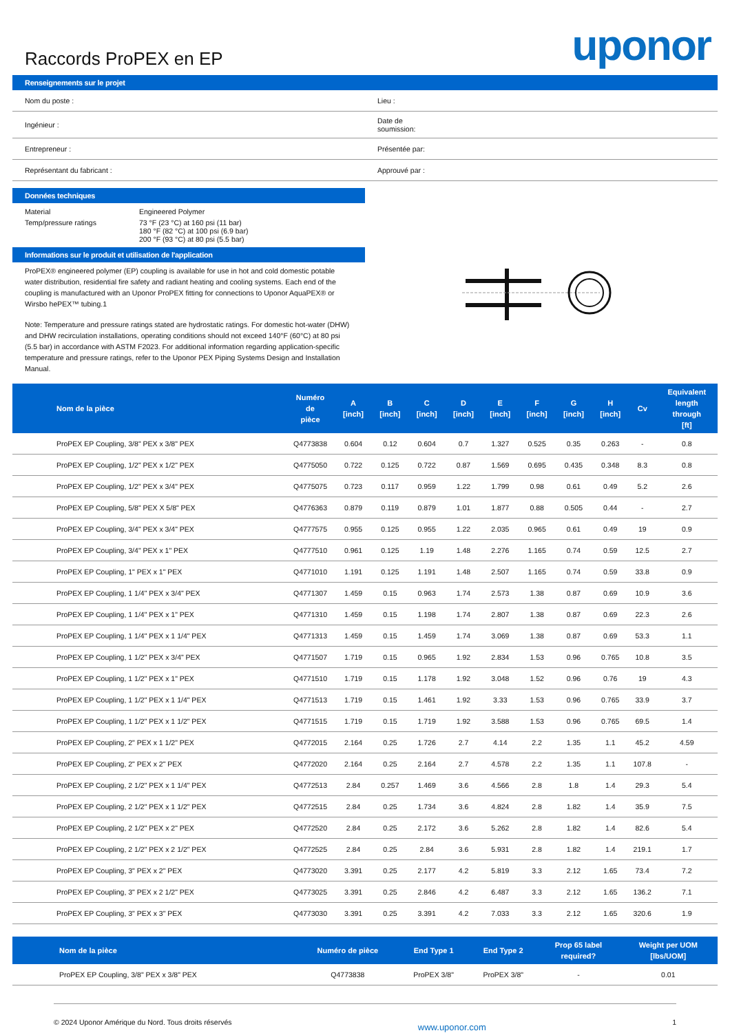Raccords ProPEX en EP
uponor
Renseignements sur le projet
| Nom du poste : | Lieu : |
| Ingénieur : | Date de soumission: |
| Entrepreneur : | Présentée par: |
| Représentant du fabricant : | Approuvé par : |
Données techniques
| Material | Engineered Polymer |
| Temp/pressure ratings | 73 °F (23 °C) at 160 psi (11 bar) 180 °F (82 °C) at 100 psi (6.9 bar) 200 °F (93 °C) at 80 psi (5.5 bar) |
Informations sur le produit et utilisation de l'application
ProPEX® engineered polymer (EP) coupling is available for use in hot and cold domestic potable water distribution, residential fire safety and radiant heating and cooling systems. Each end of the coupling is manufactured with an Uponor ProPEX fitting for connections to Uponor AquaPEX® or Wirsbo hePEX™ tubing.1
Note: Temperature and pressure ratings stated are hydrostatic ratings. For domestic hot-water (DHW) and DHW recirculation installations, operating conditions should not exceed 140°F (60°C) at 80 psi (5.5 bar) in accordance with ASTM F2023. For additional information regarding application-specific temperature and pressure ratings, refer to the Uponor PEX Piping Systems Design and Installation Manual.
| Nom de la pièce | Numéro de pièce | A [inch] | B [inch] | C [inch] | D [inch] | E [inch] | F [inch] | G [inch] | H [inch] | Cv | Equivalent length through [ft] |
| --- | --- | --- | --- | --- | --- | --- | --- | --- | --- | --- | --- |
| ProPEX EP Coupling, 3/8" PEX x 3/8" PEX | Q4773838 | 0.604 | 0.12 | 0.604 | 0.7 | 1.327 | 0.525 | 0.35 | 0.263 | - | 0.8 |
| ProPEX EP Coupling, 1/2" PEX x 1/2" PEX | Q4775050 | 0.722 | 0.125 | 0.722 | 0.87 | 1.569 | 0.695 | 0.435 | 0.348 | 8.3 | 0.8 |
| ProPEX EP Coupling, 1/2" PEX x 3/4" PEX | Q4775075 | 0.723 | 0.117 | 0.959 | 1.22 | 1.799 | 0.98 | 0.61 | 0.49 | 5.2 | 2.6 |
| ProPEX EP Coupling, 5/8" PEX X 5/8" PEX | Q4776363 | 0.879 | 0.119 | 0.879 | 1.01 | 1.877 | 0.88 | 0.505 | 0.44 | - | 2.7 |
| ProPEX EP Coupling, 3/4" PEX x 3/4" PEX | Q4777575 | 0.955 | 0.125 | 0.955 | 1.22 | 2.035 | 0.965 | 0.61 | 0.49 | 19 | 0.9 |
| ProPEX EP Coupling, 3/4" PEX x 1" PEX | Q4777510 | 0.961 | 0.125 | 1.19 | 1.48 | 2.276 | 1.165 | 0.74 | 0.59 | 12.5 | 2.7 |
| ProPEX EP Coupling, 1" PEX x 1" PEX | Q4771010 | 1.191 | 0.125 | 1.191 | 1.48 | 2.507 | 1.165 | 0.74 | 0.59 | 33.8 | 0.9 |
| ProPEX EP Coupling, 1 1/4" PEX x 3/4" PEX | Q4771307 | 1.459 | 0.15 | 0.963 | 1.74 | 2.573 | 1.38 | 0.87 | 0.69 | 10.9 | 3.6 |
| ProPEX EP Coupling, 1 1/4" PEX x 1" PEX | Q4771310 | 1.459 | 0.15 | 1.198 | 1.74 | 2.807 | 1.38 | 0.87 | 0.69 | 22.3 | 2.6 |
| ProPEX EP Coupling, 1 1/4" PEX x 1 1/4" PEX | Q4771313 | 1.459 | 0.15 | 1.459 | 1.74 | 3.069 | 1.38 | 0.87 | 0.69 | 53.3 | 1.1 |
| ProPEX EP Coupling, 1 1/2" PEX x 3/4" PEX | Q4771507 | 1.719 | 0.15 | 0.965 | 1.92 | 2.834 | 1.53 | 0.96 | 0.765 | 10.8 | 3.5 |
| ProPEX EP Coupling, 1 1/2" PEX x 1" PEX | Q4771510 | 1.719 | 0.15 | 1.178 | 1.92 | 3.048 | 1.52 | 0.96 | 0.76 | 19 | 4.3 |
| ProPEX EP Coupling, 1 1/2" PEX x 1 1/4" PEX | Q4771513 | 1.719 | 0.15 | 1.461 | 1.92 | 3.33 | 1.53 | 0.96 | 0.765 | 33.9 | 3.7 |
| ProPEX EP Coupling, 1 1/2" PEX x 1 1/2" PEX | Q4771515 | 1.719 | 0.15 | 1.719 | 1.92 | 3.588 | 1.53 | 0.96 | 0.765 | 69.5 | 1.4 |
| ProPEX EP Coupling, 2" PEX x 1 1/2" PEX | Q4772015 | 2.164 | 0.25 | 1.726 | 2.7 | 4.14 | 2.2 | 1.35 | 1.1 | 45.2 | 4.59 |
| ProPEX EP Coupling, 2" PEX x 2" PEX | Q4772020 | 2.164 | 0.25 | 2.164 | 2.7 | 4.578 | 2.2 | 1.35 | 1.1 | 107.8 | - |
| ProPEX EP Coupling, 2 1/2" PEX x 1 1/4" PEX | Q4772513 | 2.84 | 0.257 | 1.469 | 3.6 | 4.566 | 2.8 | 1.8 | 1.4 | 29.3 | 5.4 |
| ProPEX EP Coupling, 2 1/2" PEX x 1 1/2" PEX | Q4772515 | 2.84 | 0.25 | 1.734 | 3.6 | 4.824 | 2.8 | 1.82 | 1.4 | 35.9 | 7.5 |
| ProPEX EP Coupling, 2 1/2" PEX x 2" PEX | Q4772520 | 2.84 | 0.25 | 2.172 | 3.6 | 5.262 | 2.8 | 1.82 | 1.4 | 82.6 | 5.4 |
| ProPEX EP Coupling, 2 1/2" PEX x 2 1/2" PEX | Q4772525 | 2.84 | 0.25 | 2.84 | 3.6 | 5.931 | 2.8 | 1.82 | 1.4 | 219.1 | 1.7 |
| ProPEX EP Coupling, 3" PEX x 2" PEX | Q4773020 | 3.391 | 0.25 | 2.177 | 4.2 | 5.819 | 3.3 | 2.12 | 1.65 | 73.4 | 7.2 |
| ProPEX EP Coupling, 3" PEX x 2 1/2" PEX | Q4773025 | 3.391 | 0.25 | 2.846 | 4.2 | 6.487 | 3.3 | 2.12 | 1.65 | 136.2 | 7.1 |
| ProPEX EP Coupling, 3" PEX x 3" PEX | Q4773030 | 3.391 | 0.25 | 3.391 | 4.2 | 7.033 | 3.3 | 2.12 | 1.65 | 320.6 | 1.9 |
| Nom de la pièce | Numéro de pièce | End Type 1 | End Type 2 | Prop 65 label required? | Weight per UOM [lbs/UOM] |
| --- | --- | --- | --- | --- | --- |
| ProPEX EP Coupling, 3/8" PEX x 3/8" PEX | Q4773838 | ProPEX 3/8" | ProPEX 3/8" | - | 0.01 |
© 2024 Uponor Amérique du Nord. Tous droits réservés www.uponor.com 1